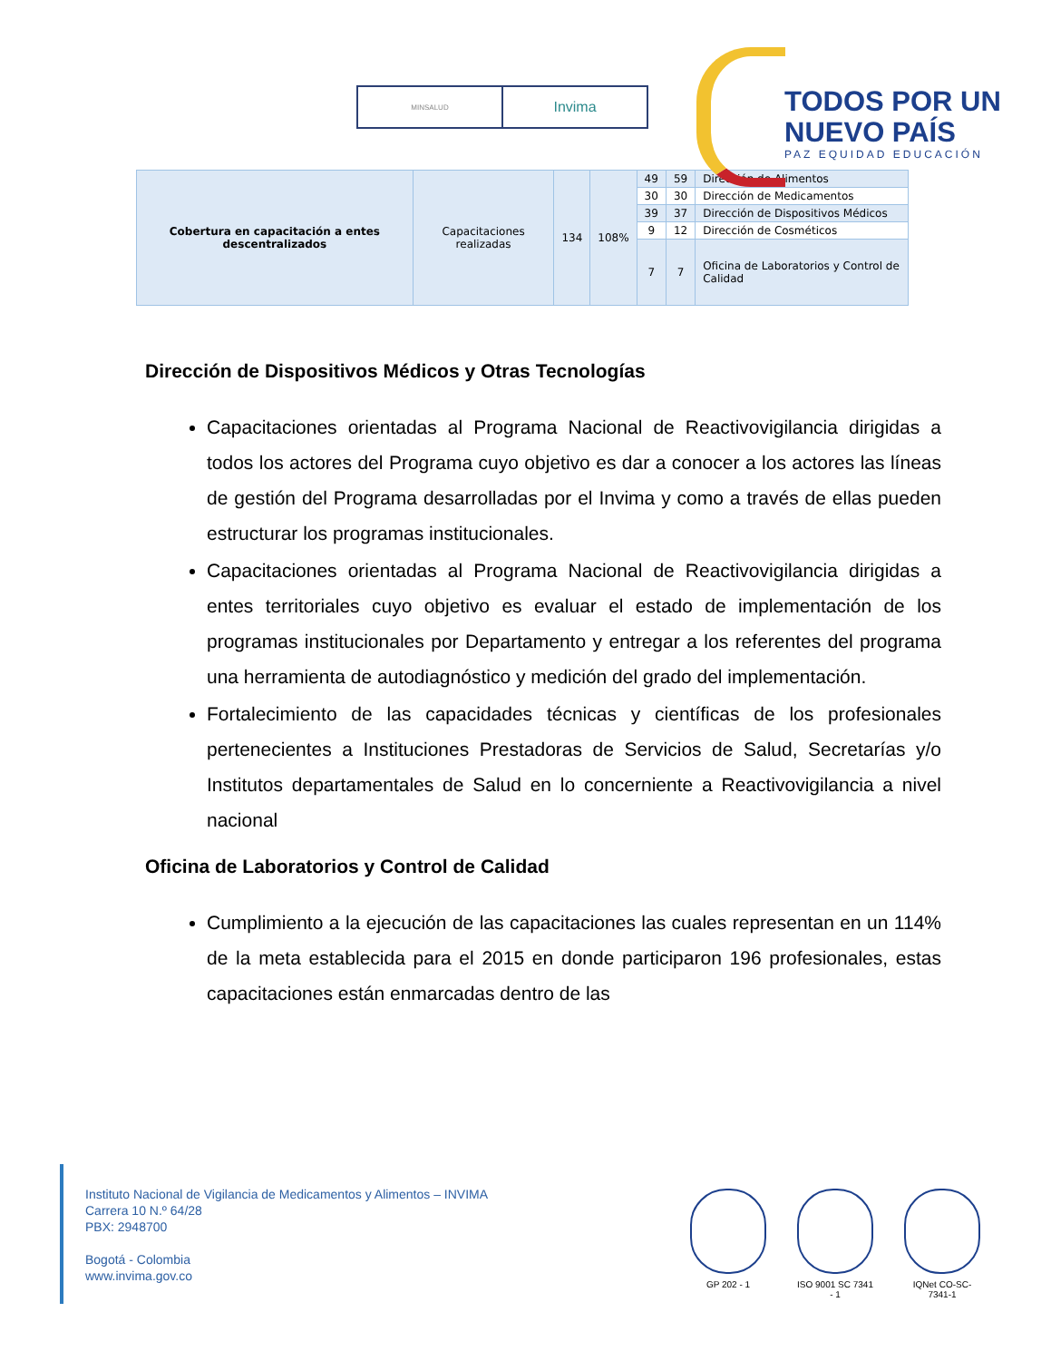MINSALUD
Invima
TODOS POR UN
NUEVO PAÍS
PAZ EQUIDAD EDUCACIÓN
| Cobertura en capacitación a entes descentralizados | Capacitaciones realizadas | 134 | 108% | 49 | 59 | Dirección de Alimentos |
| | | | | 30 | 30 | Dirección de Medicamentos |
| | | | | 39 | 37 | Dirección de Dispositivos Médicos |
| | | | | 9 | 12 | Dirección de Cosméticos |
| | | | | 7 | 7 | Oficina de Laboratorios y Control de Calidad |
Dirección de Dispositivos Médicos y Otras Tecnologías
Capacitaciones orientadas al Programa Nacional de Reactivovigilancia dirigidas a todos los actores del Programa cuyo objetivo es dar a conocer a los actores las líneas de gestión del Programa desarrolladas por el Invima y como a través de ellas pueden estructurar los programas institucionales.
Capacitaciones orientadas al Programa Nacional de Reactivovigilancia dirigidas a entes territoriales cuyo objetivo es evaluar el estado de implementación de los programas institucionales por Departamento y entregar a los referentes del programa una herramienta de autodiagnóstico y medición del grado del implementación.
Fortalecimiento de las capacidades técnicas y científicas de los profesionales pertenecientes a Instituciones Prestadoras de Servicios de Salud, Secretarías y/o Institutos departamentales de Salud en lo concerniente a Reactivovigilancia a nivel nacional
Oficina de Laboratorios y Control de Calidad
Cumplimiento a la ejecución de las capacitaciones las cuales representan en un 114% de la meta establecida para el 2015 en donde participaron 196 profesionales, estas capacitaciones están enmarcadas dentro de las
Instituto Nacional de Vigilancia de Medicamentos y Alimentos – INVIMA
Carrera 10 N.º 64/28
PBX: 2948700
Bogotá - Colombia
www.invima.gov.co
GP 202 - 1 ISO 9001 SC 7341 - 1
IQNet CO-SC-7341-1